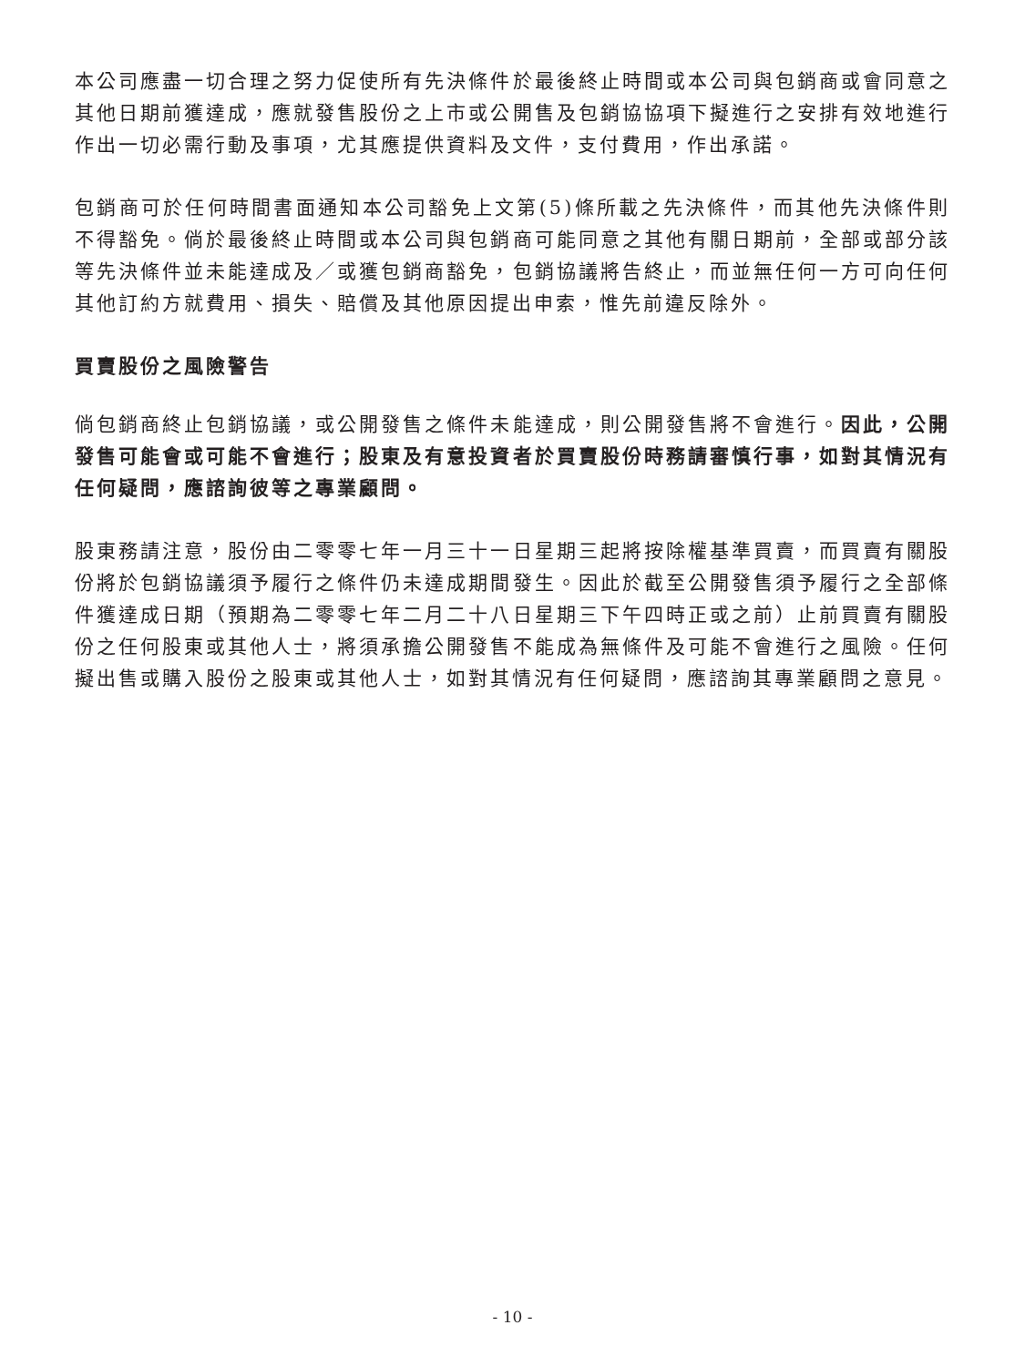本公司應盡一切合理之努力促使所有先決條件於最後終止時間或本公司與包銷商或會同意之其他日期前獲達成，應就發售股份之上市或公開售及包銷協協項下擬進行之安排有效地進行作出一切必需行動及事項，尤其應提供資料及文件，支付費用，作出承諾。
包銷商可於任何時間書面通知本公司豁免上文第(5)條所載之先決條件，而其他先決條件則不得豁免。倘於最後終止時間或本公司與包銷商可能同意之其他有關日期前，全部或部分該等先決條件並未能達成及／或獲包銷商豁免，包銷協議將告終止，而並無任何一方可向任何其他訂約方就費用、損失、賠償及其他原因提出申索，惟先前違反除外。
買賣股份之風險警告
倘包銷商終止包銷協議，或公開發售之條件未能達成，則公開發售將不會進行。因此，公開發售可能會或可能不會進行；股東及有意投資者於買賣股份時務請審慎行事，如對其情況有任何疑問，應諮詢彼等之專業顧問。
股東務請注意，股份由二零零七年一月三十一日星期三起將按除權基準買賣，而買賣有關股份將於包銷協議須予履行之條件仍未達成期間發生。因此於截至公開發售須予履行之全部條件獲達成日期（預期為二零零七年二月二十八日星期三下午四時正或之前）止前買賣有關股份之任何股東或其他人士，將須承擔公開發售不能成為無條件及可能不會進行之風險。任何擬出售或購入股份之股東或其他人士，如對其情況有任何疑問，應諮詢其專業顧問之意見。
- 10 -